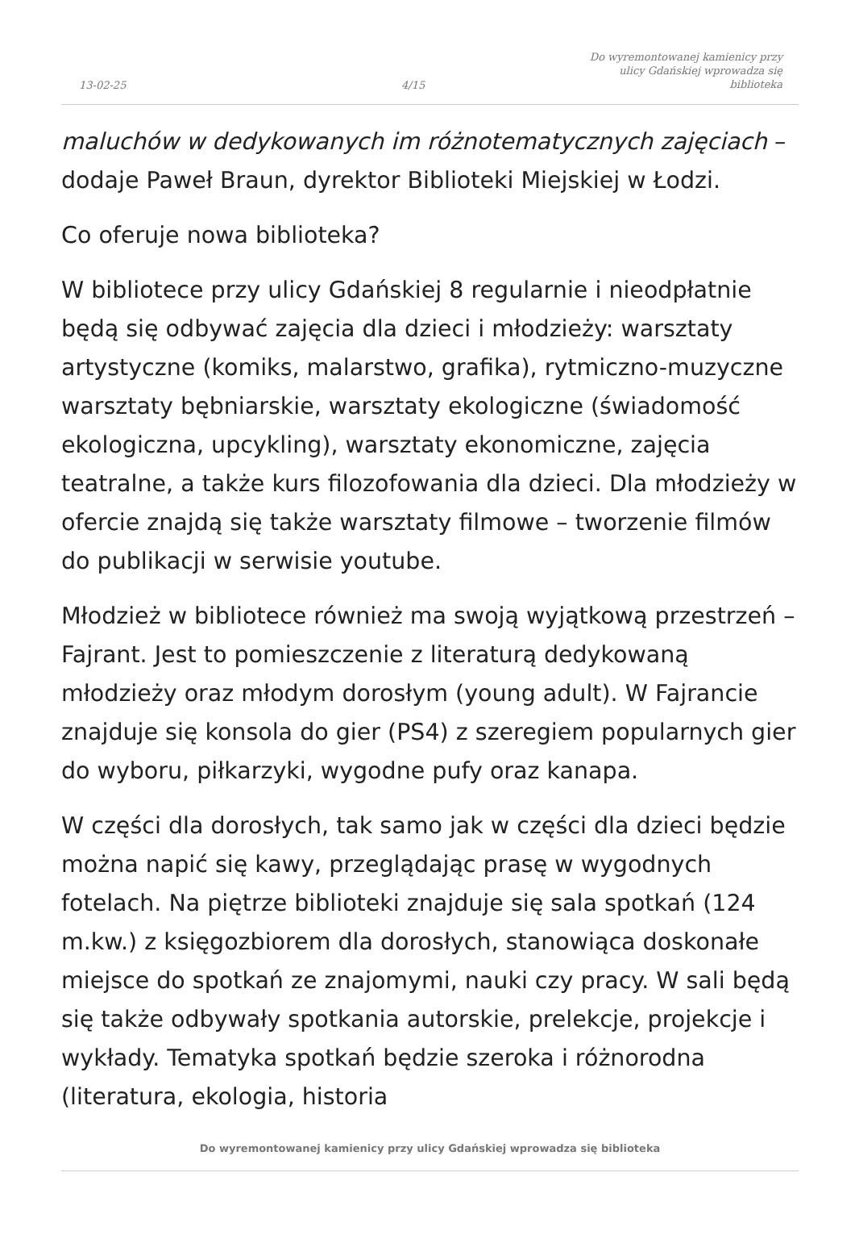13-02-25
4/15
Do wyremontowanej kamienicy przy ulicy Gdańskiej wprowadza się biblioteka
maluchów w dedykowanych im różnotematycznych zajęciach – dodaje Paweł Braun, dyrektor Biblioteki Miejskiej w Łodzi.
Co oferuje nowa biblioteka?
W bibliotece przy ulicy Gdańskiej 8 regularnie i nieodpłatnie będą się odbywać zajęcia dla dzieci i młodzieży: warsztaty artystyczne (komiks, malarstwo, grafika), rytmiczno-muzyczne warsztaty bębniarskie, warsztaty ekologiczne (świadomość ekologiczna, upcykling), warsztaty ekonomiczne, zajęcia teatralne, a także kurs filozofowania dla dzieci. Dla młodzieży w ofercie znajdą się także warsztaty filmowe – tworzenie filmów do publikacji w serwisie youtube.
Młodzież w bibliotece również ma swoją wyjątkową przestrzeń – Fajrant. Jest to pomieszczenie z literaturą dedykowaną młodzieży oraz młodym dorosłym (young adult). W Fajrancie znajduje się konsola do gier (PS4) z szeregiem popularnych gier do wyboru, piłkarzyki, wygodne pufy oraz kanapa.
W części dla dorosłych, tak samo jak w części dla dzieci będzie można napić się kawy, przeglądając prasę w wygodnych fotelach. Na piętrze biblioteki znajduje się sala spotkań (124 m.kw.) z księgozbiorem dla dorosłych, stanowiąca doskonałe miejsce do spotkań ze znajomymi, nauki czy pracy. W sali będą się także odbywały spotkania autorskie, prelekcje, projekcje i wykłady. Tematyka spotkań będzie szeroka i różnorodna (literatura, ekologia, historia
Do wyremontowanej kamienicy przy ulicy Gdańskiej wprowadza się biblioteka